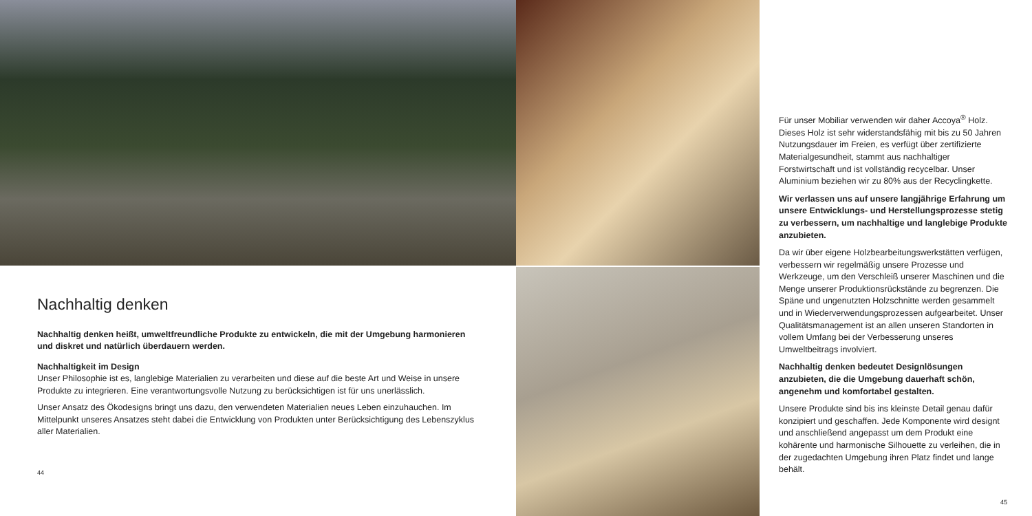Nachhaltig denken
Nachhaltig denken heißt, umweltfreundliche Produkte zu entwickeln, die mit der Umgebung harmonieren und diskret und natürlich überdauern werden.
Nachhaltigkeit im Design
Unser Philosophie ist es, langlebige Materialien zu verarbeiten und diese auf die beste Art und Weise in unsere Produkte zu integrieren. Eine verantwortungsvolle Nutzung zu berücksichtigen ist für uns unerlässlich.
Unser Ansatz des Ökodesigns bringt uns dazu, den verwendeten Materialien neues Leben einzuhauchen. Im Mittelpunkt unseres Ansatzes steht dabei die Entwicklung von Produkten unter Berücksichtigung des Lebenszyklus aller Materialien.
44
Für unser Mobiliar verwenden wir daher Accoya<sup>®</sup> Holz. Dieses Holz ist sehr widerstandsfähig mit bis zu 50 Jahren Nutzungsdauer im Freien, es verfügt über zertifizierte Materialgesundheit, stammt aus nachhaltiger Forstwirtschaft und ist vollständig recycelbar. Unser Aluminium beziehen wir zu 80% aus der Recyclingkette.
Wir verlassen uns auf unsere langjährige Erfahrung um unsere Entwicklungs- und Herstellungsprozesse stetig zu verbessern, um nachhaltige und langlebige Produkte anzubieten.
Da wir über eigene Holzbearbeitungswerkstätten verfügen, verbessern wir regelmäßig unsere Prozesse und Werkzeuge, um den Verschleiß unserer Maschinen und die Menge unserer Produktionsrückstände zu begrenzen. Die Späne und ungenutzten Holzschnitte werden gesammelt und in Wiederverwendungsprozessen aufgearbeitet. Unser Qualitätsmanagement ist an allen unseren Standorten in vollem Umfang bei der Verbesserung unseres Umweltbeitrags involviert.
Nachhaltig denken bedeutet Designlösungen anzubieten, die die Umgebung dauerhaft schön, angenehm und komfortabel gestalten.
Unsere Produkte sind bis ins kleinste Detail genau dafür konzipiert und geschaffen. Jede Komponente wird designt und anschließend angepasst um dem Produkt eine kohärente und harmonische Silhouette zu verleihen, die in der zugedachten Umgebung ihren Platz findet und lange behält.
45